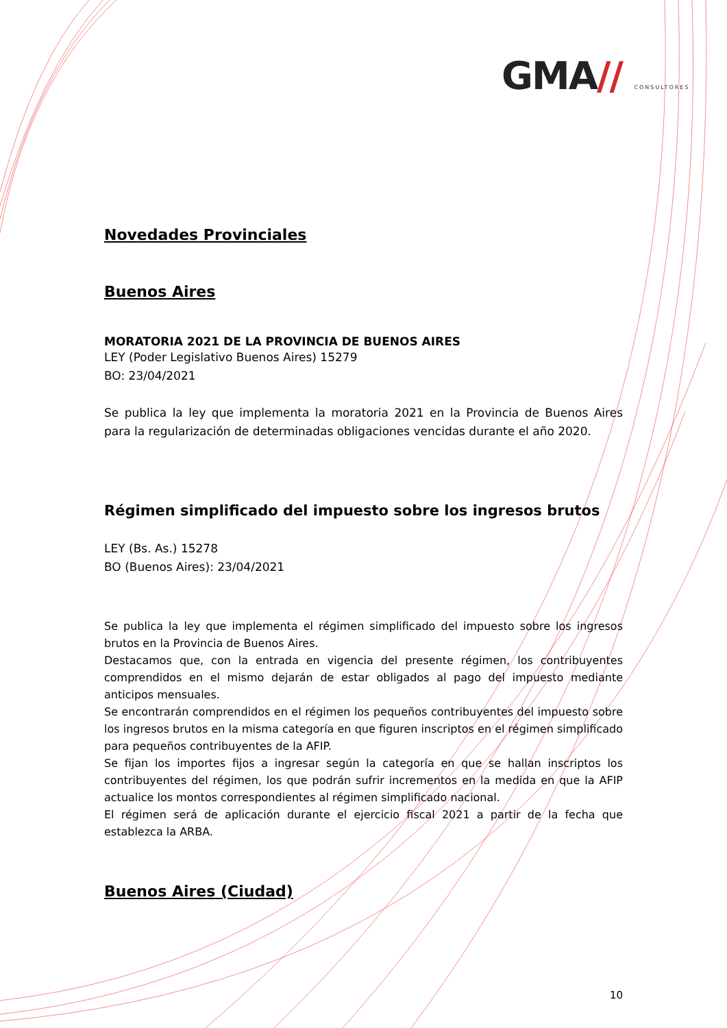GMA// CONSULTORES
Novedades Provinciales
Buenos Aires
MORATORIA 2021 DE LA PROVINCIA DE BUENOS AIRES
LEY (Poder Legislativo Buenos Aires) 15279
BO: 23/04/2021
Se publica la ley que implementa la moratoria 2021 en la Provincia de Buenos Aires para la regularización de determinadas obligaciones vencidas durante el año 2020.
Régimen simplificado del impuesto sobre los ingresos brutos
LEY (Bs. As.) 15278
BO (Buenos Aires): 23/04/2021
Se publica la ley que implementa el régimen simplificado del impuesto sobre los ingresos brutos en la Provincia de Buenos Aires.
Destacamos que, con la entrada en vigencia del presente régimen, los contribuyentes comprendidos en el mismo dejarán de estar obligados al pago del impuesto mediante anticipos mensuales.
Se encontrarán comprendidos en el régimen los pequeños contribuyentes del impuesto sobre los ingresos brutos en la misma categoría en que figuren inscriptos en el régimen simplificado para pequeños contribuyentes de la AFIP.
Se fijan los importes fijos a ingresar según la categoría en que se hallan inscriptos los contribuyentes del régimen, los que podrán sufrir incrementos en la medida en que la AFIP actualice los montos correspondientes al régimen simplificado nacional.
El régimen será de aplicación durante el ejercicio fiscal 2021 a partir de la fecha que establezca la ARBA.
Buenos Aires (Ciudad)
10